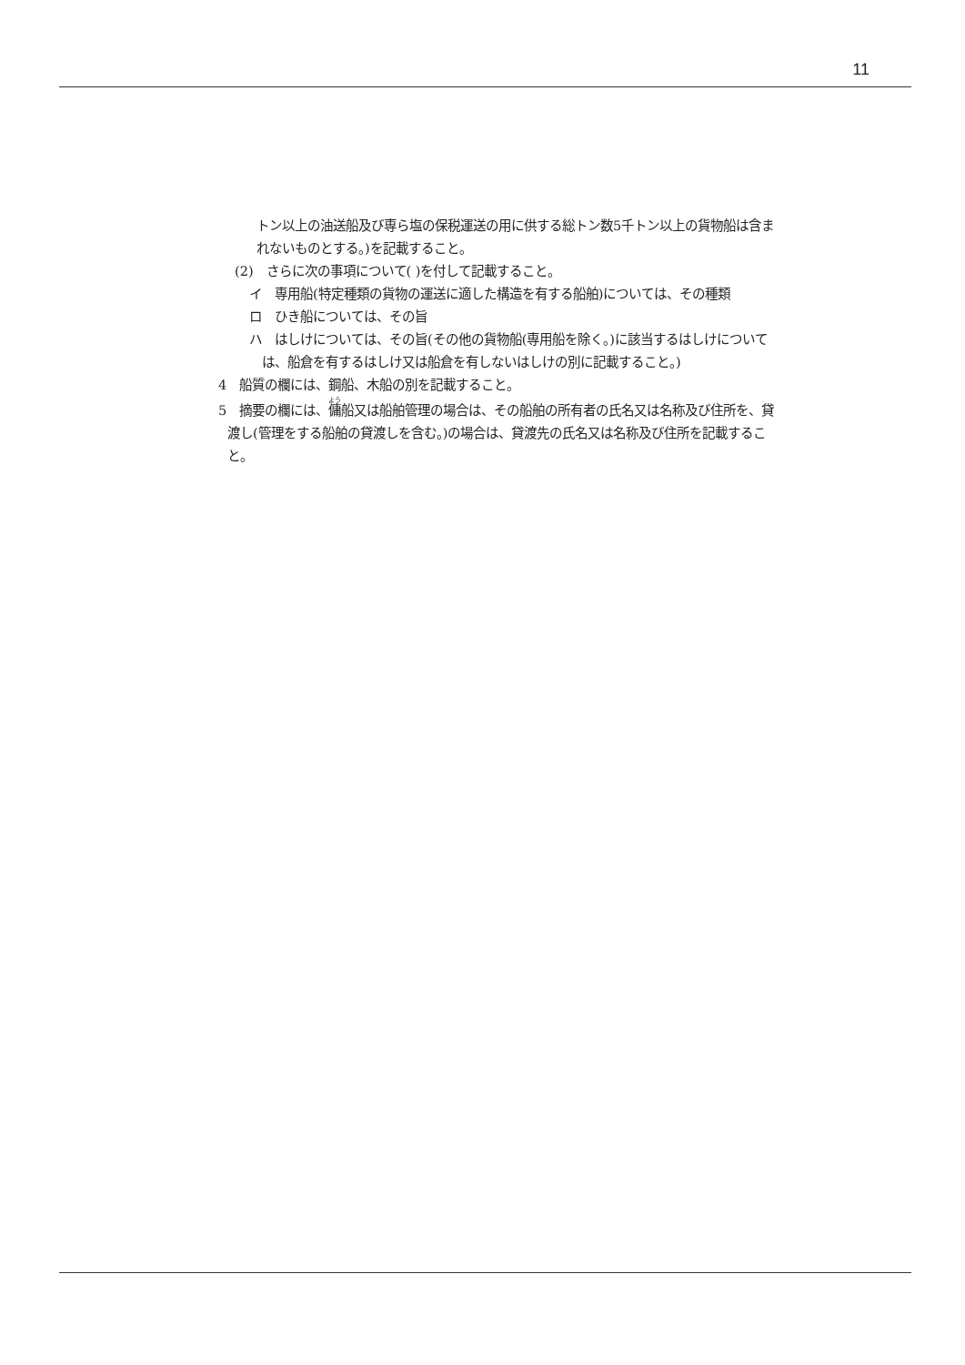11
トン以上の油送船及び専ら塩の保税運送の用に供する総トン数5千トン以上の貨物船は含まれないものとする。)を記載すること。
(2)　さらに次の事項について( )を付して記載すること。
イ　専用船(特定種類の貨物の運送に適した構造を有する船舶)については、その種類
ロ　ひき船については、その旨
ハ　はしけについては、その旨(その他の貨物船(専用船を除く。)に該当するはしけについては、船倉を有するはしけ又は船倉を有しないはしけの別に記載すること。)
4　船質の欄には、鋼船、木船の別を記載すること。
5　摘要の欄には、傭船又は船舶管理の場合は、その船舶の所有者の氏名又は名称及び住所を、貸渡し(管理をする船舶の貸渡しを含む。)の場合は、貸渡先の氏名又は名称及び住所を記載すること。